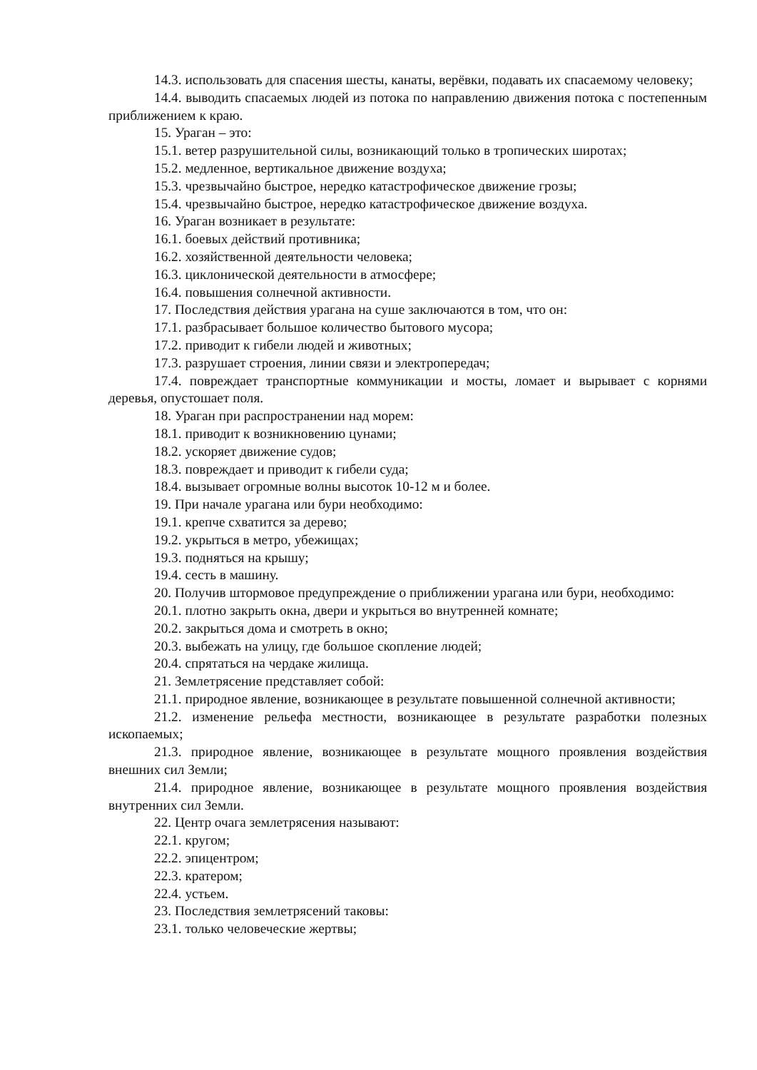14.3. использовать для спасения шесты, канаты, верёвки, подавать их спасаемому человеку;
14.4. выводить спасаемых людей из потока по направлению движения потока с постепенным приближением к краю.
15. Ураган – это:
15.1. ветер разрушительной силы, возникающий только в тропических широтах;
15.2. медленное, вертикальное движение воздуха;
15.3. чрезвычайно быстрое, нередко катастрофическое движение грозы;
15.4. чрезвычайно быстрое, нередко катастрофическое движение воздуха.
16. Ураган возникает в результате:
16.1. боевых действий противника;
16.2. хозяйственной деятельности человека;
16.3. циклонической деятельности в атмосфере;
16.4. повышения солнечной активности.
17. Последствия действия урагана на суше заключаются в том, что он:
17.1. разбрасывает большое количество бытового мусора;
17.2. приводит к гибели людей и животных;
17.3. разрушает строения, линии связи и электропередач;
17.4. повреждает транспортные коммуникации и мосты, ломает и вырывает с корнями деревья, опустошает поля.
18. Ураган при распространении над морем:
18.1. приводит к возникновению цунами;
18.2. ускоряет движение судов;
18.3. повреждает и приводит к гибели суда;
18.4. вызывает огромные волны высоток 10-12 м и более.
19. При начале урагана или бури необходимо:
19.1. крепче схватится за дерево;
19.2. укрыться в метро, убежищах;
19.3. подняться на крышу;
19.4. сесть в машину.
20. Получив штормовое предупреждение о приближении урагана или бури, необходимо:
20.1. плотно закрыть окна, двери и укрыться во внутренней комнате;
20.2. закрыться дома и смотреть в окно;
20.3. выбежать на улицу, где большое скопление людей;
20.4. спрятаться на чердаке жилища.
21. Землетрясение представляет собой:
21.1. природное явление, возникающее в результате повышенной солнечной активности;
21.2. изменение рельефа местности, возникающее в результате разработки полезных ископаемых;
21.3. природное явление, возникающее в результате мощного проявления воздействия внешних сил Земли;
21.4. природное явление, возникающее в результате мощного проявления воздействия внутренних сил Земли.
22. Центр очага землетрясения называют:
22.1. кругом;
22.2. эпицентром;
22.3. кратером;
22.4. устьем.
23. Последствия землетрясений таковы:
23.1. только человеческие жертвы;